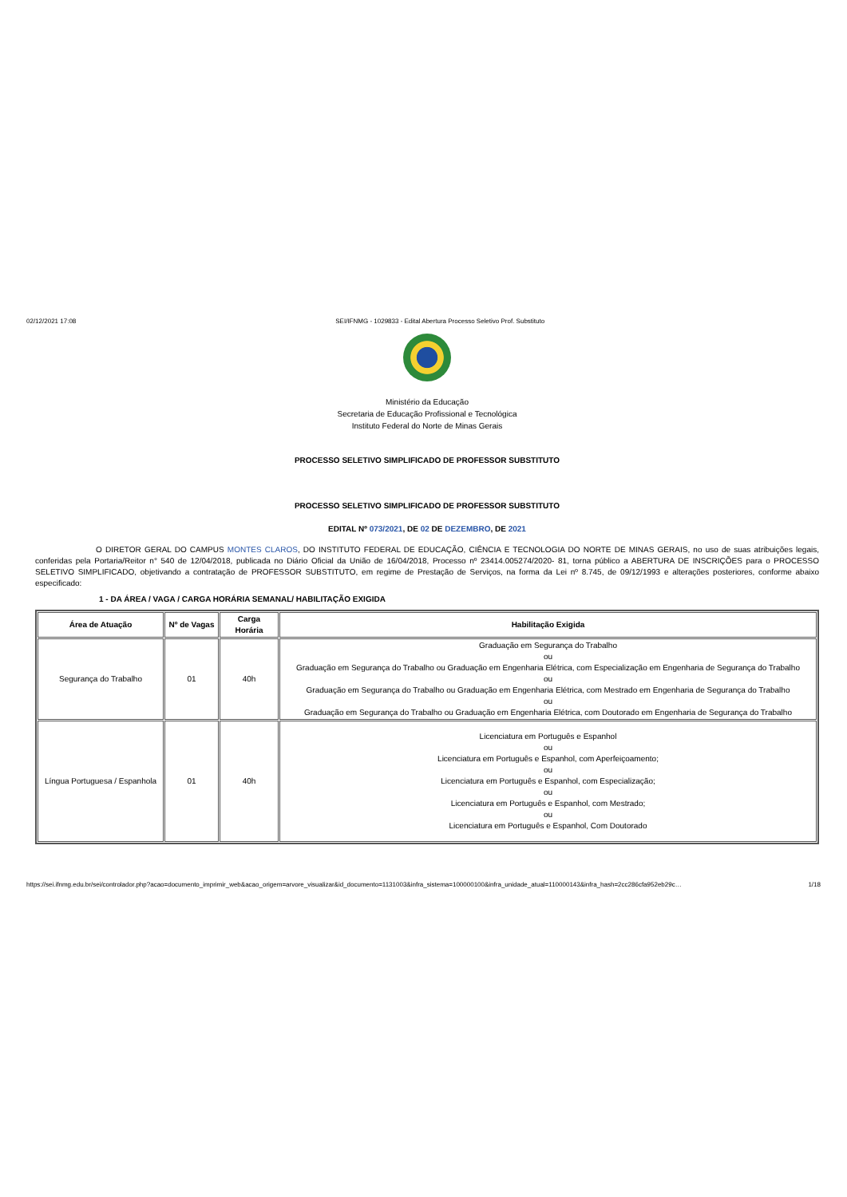02/12/2021 17:08 SEI/IFNMG - 1029833 - Edital Abertura Processo Seletivo Prof. Substituto
Ministério da Educação
Secretaria de Educação Profissional e Tecnológica
Instituto Federal do Norte de Minas Gerais
PROCESSO SELETIVO SIMPLIFICADO DE PROFESSOR SUBSTITUTO
PROCESSO SELETIVO SIMPLIFICADO DE PROFESSOR SUBSTITUTO
EDITAL Nº 073/2021, DE 02 DE DEZEMBRO, DE 2021
O DIRETOR GERAL DO CAMPUS MONTES CLAROS, DO INSTITUTO FEDERAL DE EDUCAÇÃO, CIÊNCIA E TECNOLOGIA DO NORTE DE MINAS GERAIS, no uso de suas atribuições legais, conferidas pela Portaria/Reitor n° 540 de 12/04/2018, publicada no Diário Oficial da União de 16/04/2018, Processo nº 23414.005274/2020- 81, torna público a ABERTURA DE INSCRIÇÕES para o PROCESSO SELETIVO SIMPLIFICADO, objetivando a contratação de PROFESSOR SUBSTITUTO, em regime de Prestação de Serviços, na forma da Lei nº 8.745, de 09/12/1993 e alterações posteriores, conforme abaixo especificado:
1 - DA ÁREA / VAGA / CARGA HORÁRIA SEMANAL/ HABILITAÇÃO EXIGIDA
| Área de Atuação | Nº de Vagas | Carga Horária | Habilitação Exigida |
| --- | --- | --- | --- |
| Segurança do Trabalho | 01 | 40h | Graduação em Segurança do Trabalho ou Graduação em Segurança do Trabalho ou Graduação em Engenharia Elétrica, com Especialização em Engenharia de Segurança do Trabalho ou Graduação em Segurança do Trabalho ou Graduação em Engenharia Elétrica, com Mestrado em Engenharia de Segurança do Trabalho ou Graduação em Segurança do Trabalho ou Graduação em Engenharia Elétrica, com Doutorado em Engenharia de Segurança do Trabalho |
| Língua Portuguesa / Espanhola | 01 | 40h | Licenciatura em Português e Espanhol ou Licenciatura em Português e Espanhol, com Aperfeiçoamento; ou Licenciatura em Português e Espanhol, com Especialização; ou Licenciatura em Português e Espanhol, com Mestrado; ou Licenciatura em Português e Espanhol, Com Doutorado |
https://sei.ifnmg.edu.br/sei/controlador.php?acao=documento_imprimir_web&acao_origem=arvore_visualizar&id_documento=1131003&infra_sistema=100000100&infra_unidade_atual=110000143&infra_hash=2cc286cfa952eb29c… 1/18